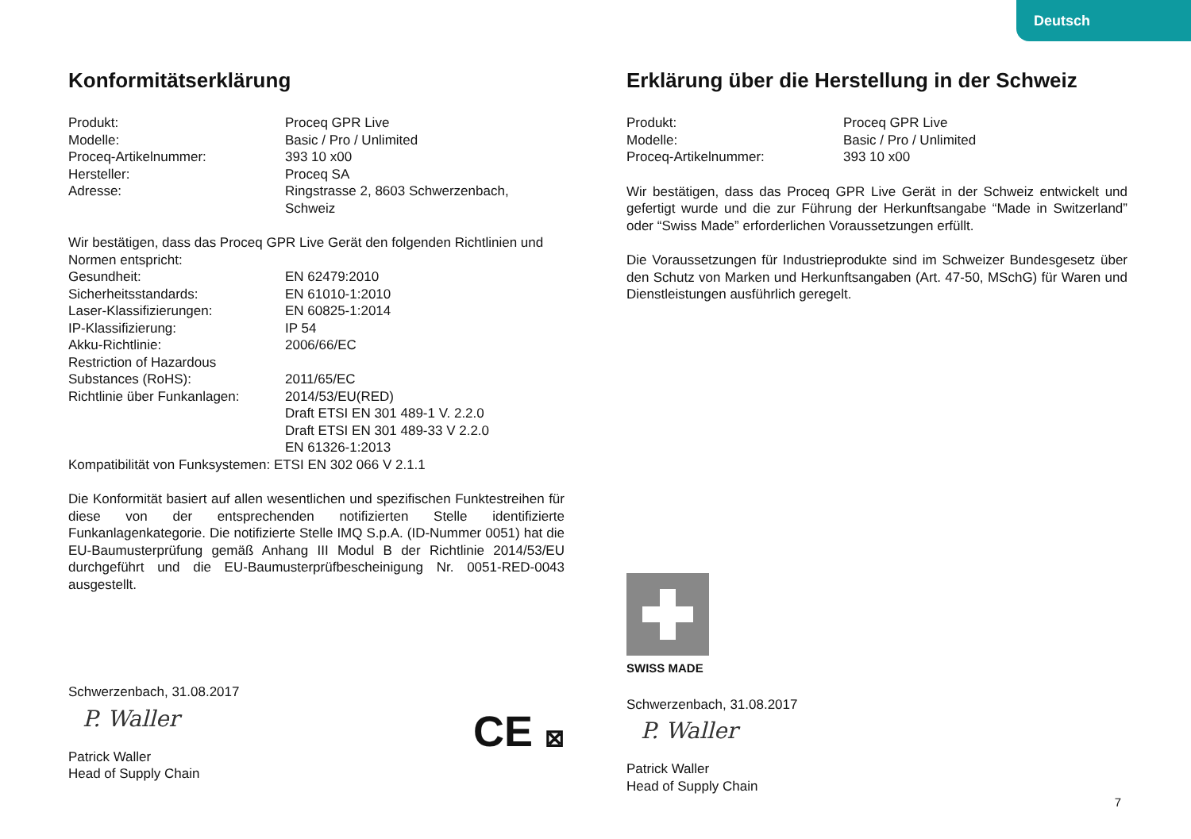Deutsch
Konformitätserklärung
Produkt: Proceq GPR Live
Modelle: Basic / Pro / Unlimited
Proceq-Artikelnummer: 393 10 x00
Hersteller: Proceq SA
Adresse: Ringstrasse 2, 8603 Schwerzenbach,
Schweiz
Wir bestätigen, dass das Proceq GPR Live Gerät den folgenden Richtlinien und Normen entspricht:
Gesundheit: EN 62479:2010
Sicherheitsstandards: EN 61010-1:2010
Laser-Klassifizierungen: EN 60825-1:2014
IP-Klassifizierung: IP 54
Akku-Richtlinie: 2006/66/EC
Restriction of Hazardous
Substances (RoHS):
2011/65/EC
Richtlinie über Funkanlagen:
2014/53/EU(RED)
Draft ETSI EN 301 489-1 V. 2.2.0
Draft ETSI EN 301 489-33 V 2.2.0
EN 61326-1:2013
Kompatibilität von Funksystemen: ETSI EN 302 066 V 2.1.1
Die Konformität basiert auf allen wesentlichen und spezifischen Funktestreihen für diese von der entsprechenden notifizierten Stelle identifizierte Funkanlagenkategorie. Die notifizierte Stelle IMQ S.p.A. (ID-Nummer 0051) hat die EU-Baumusterprüfung gemäß Anhang III Modul B der Richtlinie 2014/53/EU durchgeführt und die EU-Baumusterprüfbescheinigung Nr. 0051-RED-0043 ausgestellt.
Schwerzenbach, 31.08.2017
P. Waller
Patrick Waller
Head of Supply Chain
CE ⊠
Erklärung über die Herstellung in der Schweiz
Produkt: Proceq GPR Live
Modelle: Basic / Pro / Unlimited
Proceq-Artikelnummer: 393 10 x00
Wir bestätigen, dass das Proceq GPR Live Gerät in der Schweiz entwickelt und gefertigt wurde und die zur Führung der Herkunftsangabe “Made in Switzerland” oder “Swiss Made” erforderlichen Voraussetzungen erfüllt.
Die Voraussetzungen für Industrieprodukte sind im Schweizer Bundesgesetz über den Schutz von Marken und Herkunftsangaben (Art. 47-50, MSchG) für Waren und Dienstleistungen ausführlich geregelt.
SWISS MADE
Schwerzenbach, 31.08.2017
P. Waller
Patrick Waller
Head of Supply Chain
7